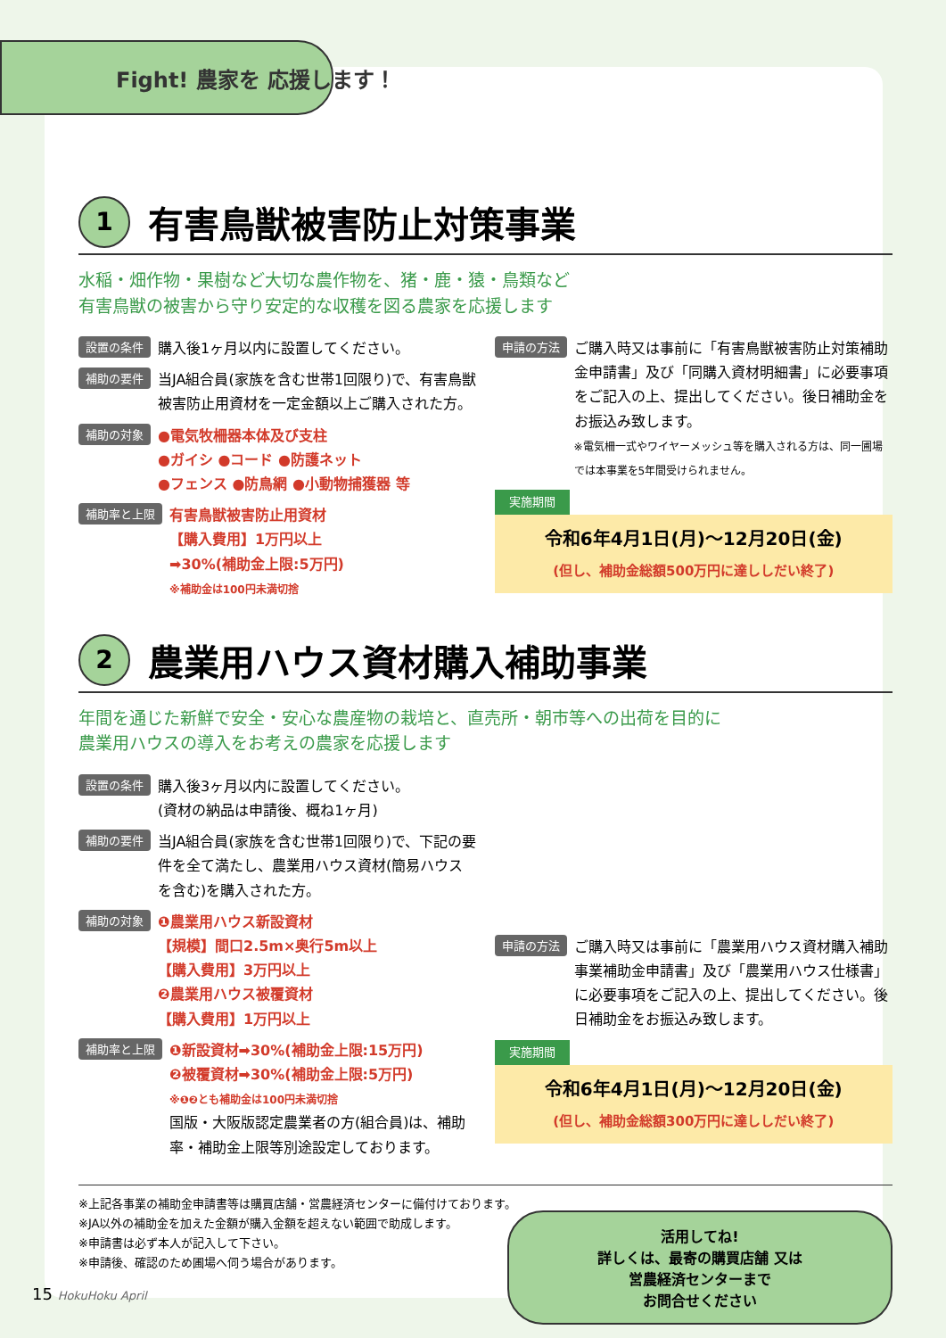Fight! 農家を 応援します！
1 有害鳥獣被害防止対策事業
水稲・畑作物・果樹など大切な農作物を、猪・鹿・猿・鳥類など
有害鳥獣の被害から守り安定的な収穫を図る農家を応援します
設置の条件
購入後1ヶ月以内に設置してください。
補助の要件
当JA組合員(家族を含む世帯1回限り)で、有害鳥獣被害防止用資材を一定金額以上ご購入された方。
補助の対象
●電気牧柵器本体及び支柱
●ガイシ ●コード ●防護ネット
●フェンス ●防鳥網 ●小動物捕獲器 等
補助率と上限
有害鳥獣被害防止用資材
【購入費用】1万円以上
➡30%(補助金上限:5万円)
※補助金は100円未満切捨
申請の方法
ご購入時又は事前に「有害鳥獣被害防止対策補助金申請書」及び「同購入資材明細書」に必要事項をご記入の上、提出してください。後日補助金をお振込み致します。
※電気柵一式やワイヤーメッシュ等を購入される方は、同一圃場では本事業を5年間受けられません。
実施期間
令和6年4月1日(月)〜12月20日(金)
(但し、補助金総額500万円に達ししだい終了)
2 農業用ハウス資材購入補助事業
年間を通じた新鮮で安全・安心な農産物の栽培と、直売所・朝市等への出荷を目的に
農業用ハウスの導入をお考えの農家を応援します
設置の条件
購入後3ヶ月以内に設置してください。
(資材の納品は申請後、概ね1ヶ月)
補助の要件
当JA組合員(家族を含む世帯1回限り)で、下記の要件を全て満たし、農業用ハウス資材(簡易ハウスを含む)を購入された方。
補助の対象
❶農業用ハウス新設資材
【規模】間口2.5m×奥行5m以上
【購入費用】3万円以上
❷農業用ハウス被覆資材
【購入費用】1万円以上
補助率と上限
❶新設資材➡30%(補助金上限:15万円)
❷被覆資材➡30%(補助金上限:5万円)
※❶❷とも補助金は100円未満切捨
国版・大阪版認定農業者の方(組合員)は、補助率・補助金上限等別途設定しております。
申請の方法
ご購入時又は事前に「農業用ハウス資材購入補助事業補助金申請書」及び「農業用ハウス仕様書」に必要事項をご記入の上、提出してください。後日補助金をお振込み致します。
実施期間
令和6年4月1日(月)〜12月20日(金)
(但し、補助金総額300万円に達ししだい終了)
※上記各事業の補助金申請書等は購買店舗・営農経済センターに備付けております。
※JA以外の補助金を加えた金額が購入金額を超えない範囲で助成します。
※申請書は必ず本人が記入して下さい。
※申請後、確認のため圃場へ伺う場合があります。
活用してね!
詳しくは、最寄の購買店舗 又は
営農経済センターまで
お問合せください
15 HokuHoku April